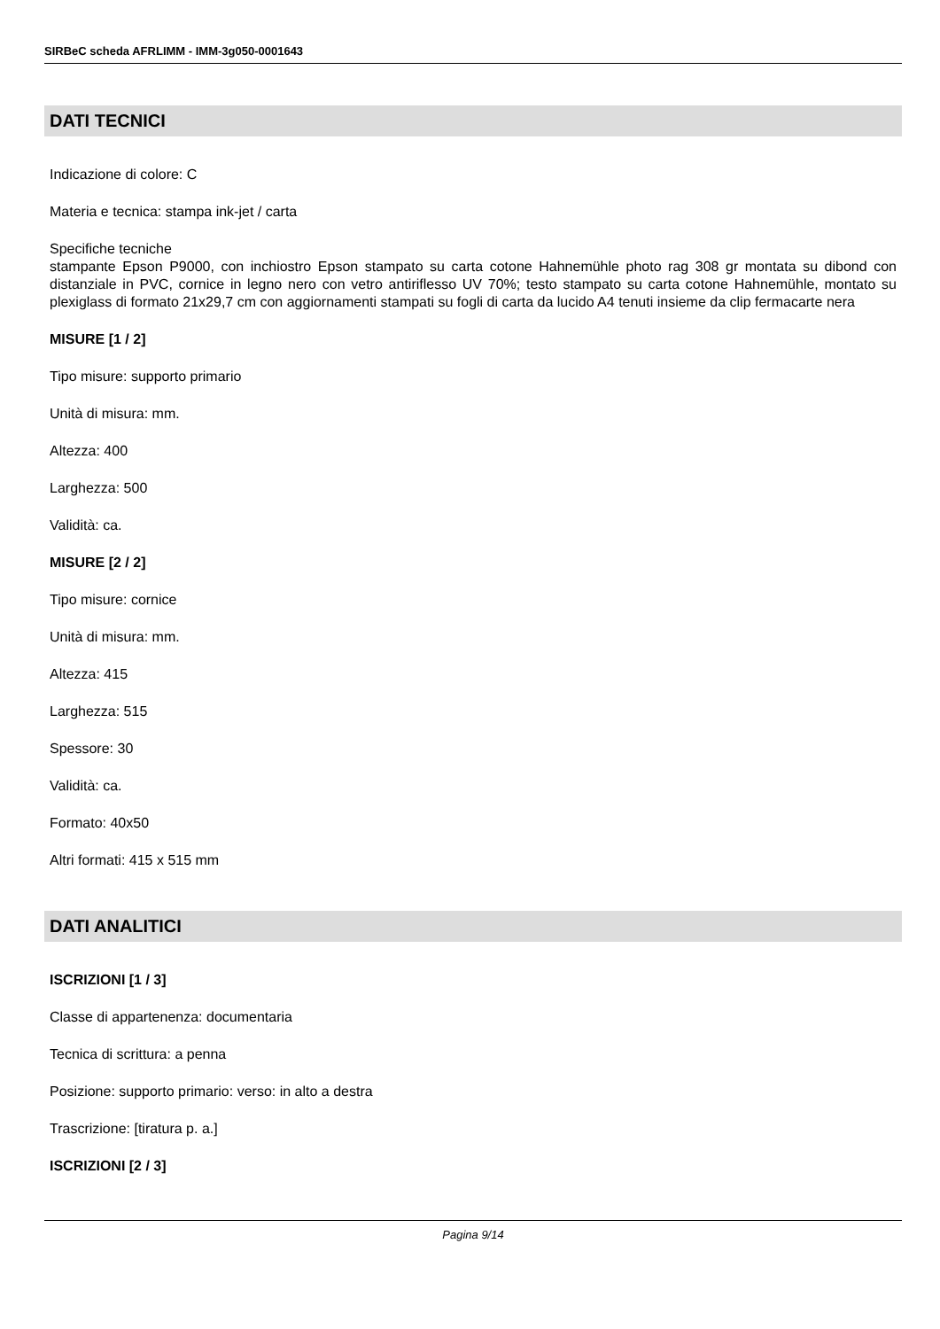SIRBeC scheda AFRLIMM - IMM-3g050-0001643
DATI TECNICI
Indicazione di colore: C
Materia e tecnica: stampa ink-jet / carta
Specifiche tecniche
stampante Epson P9000, con inchiostro Epson stampato su carta cotone Hahnemühle photo rag 308 gr montata su dibond con distanziale in PVC, cornice in legno nero con vetro antiriflesso UV 70%; testo stampato su carta cotone Hahnemühle, montato su plexiglass di formato 21x29,7 cm con aggiornamenti stampati su fogli di carta da lucido A4 tenuti insieme da clip fermacarte nera
MISURE [1 / 2]
Tipo misure: supporto primario
Unità di misura: mm.
Altezza: 400
Larghezza: 500
Validità: ca.
MISURE [2 / 2]
Tipo misure: cornice
Unità di misura: mm.
Altezza: 415
Larghezza: 515
Spessore: 30
Validità: ca.
Formato: 40x50
Altri formati: 415 x 515 mm
DATI ANALITICI
ISCRIZIONI [1 / 3]
Classe di appartenenza: documentaria
Tecnica di scrittura: a penna
Posizione: supporto primario: verso: in alto a destra
Trascrizione: [tiratura p. a.]
ISCRIZIONI [2 / 3]
Pagina 9/14